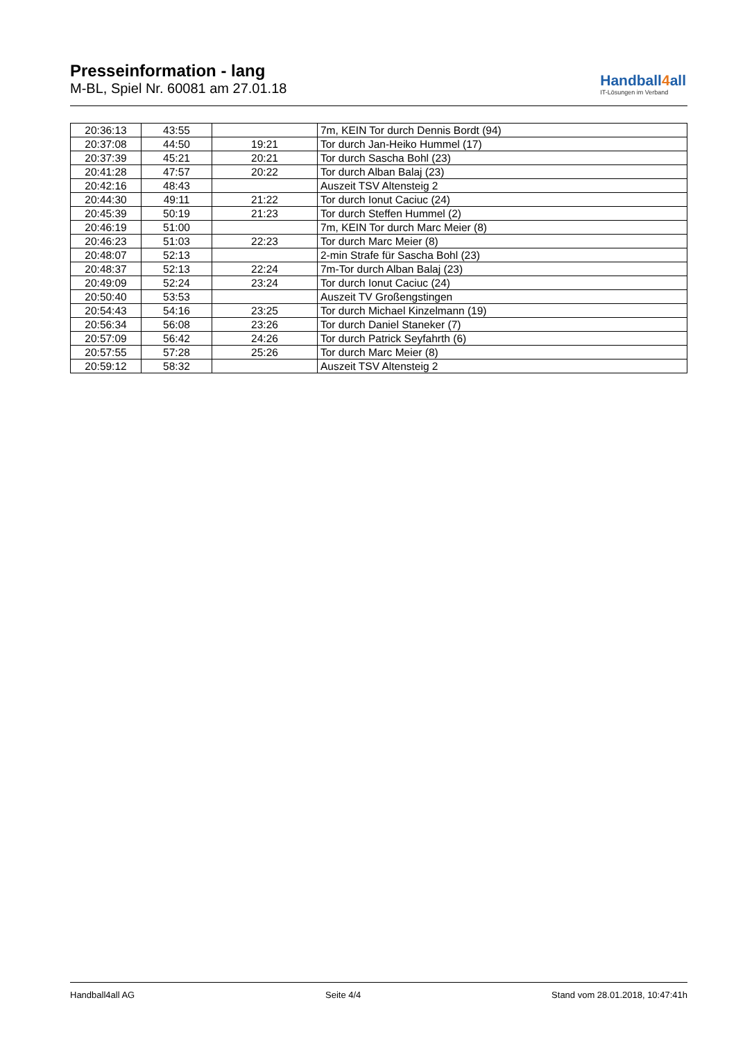Presseinformation - lang
M-BL, Spiel Nr. 60081 am 27.01.18
Handball4all
IT-Lösungen im Verband
| 20:36:13 | 43:55 | | 7m, KEIN Tor durch Dennis Bordt (94) |
| 20:37:08 | 44:50 | 19:21 | Tor durch Jan-Heiko Hummel (17) |
| 20:37:39 | 45:21 | 20:21 | Tor durch Sascha Bohl (23) |
| 20:41:28 | 47:57 | 20:22 | Tor durch Alban Balaj (23) |
| 20:42:16 | 48:43 | | Auszeit TSV Altensteig 2 |
| 20:44:30 | 49:11 | 21:22 | Tor durch Ionut Caciuc (24) |
| 20:45:39 | 50:19 | 21:23 | Tor durch Steffen Hummel (2) |
| 20:46:19 | 51:00 | | 7m, KEIN Tor durch Marc Meier (8) |
| 20:46:23 | 51:03 | 22:23 | Tor durch Marc Meier (8) |
| 20:48:07 | 52:13 | | 2-min Strafe für Sascha Bohl (23) |
| 20:48:37 | 52:13 | 22:24 | 7m-Tor durch Alban Balaj (23) |
| 20:49:09 | 52:24 | 23:24 | Tor durch Ionut Caciuc (24) |
| 20:50:40 | 53:53 | | Auszeit TV Großengstingen |
| 20:54:43 | 54:16 | 23:25 | Tor durch Michael Kinzelmann (19) |
| 20:56:34 | 56:08 | 23:26 | Tor durch Daniel Staneker (7) |
| 20:57:09 | 56:42 | 24:26 | Tor durch Patrick Seyfahrth (6) |
| 20:57:55 | 57:28 | 25:26 | Tor durch Marc Meier (8) |
| 20:59:12 | 58:32 | | Auszeit TSV Altensteig 2 |
Handball4all AG Seite 4/4 Stand vom 28.01.2018, 10:47:41h